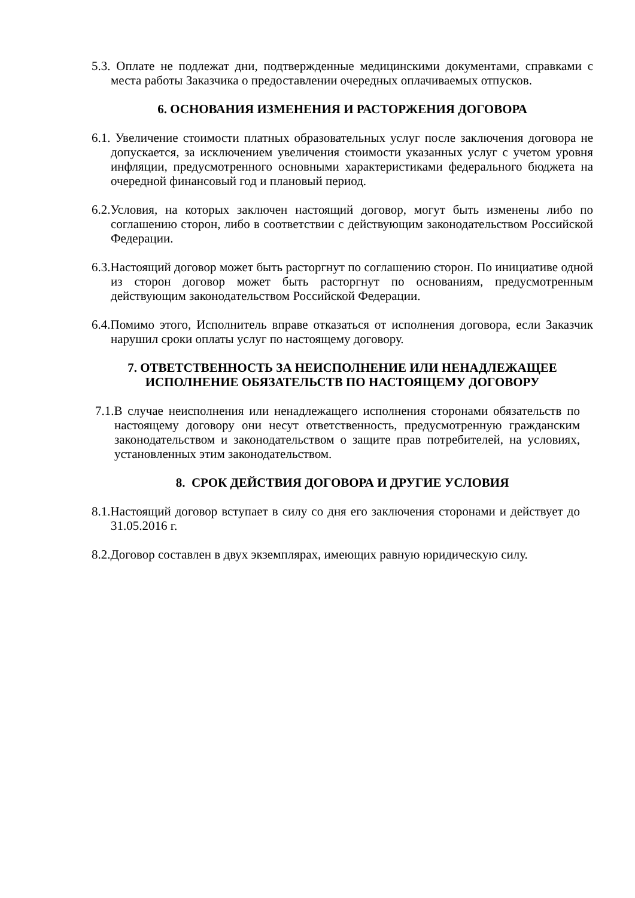5.3. Оплате не подлежат дни, подтвержденные медицинскими документами, справками с места работы Заказчика о предоставлении очередных оплачиваемых отпусков.
6. ОСНОВАНИЯ ИЗМЕНЕНИЯ И РАСТОРЖЕНИЯ ДОГОВОРА
6.1. Увеличение стоимости платных образовательных услуг после заключения договора не допускается, за исключением увеличения стоимости указанных услуг с учетом уровня инфляции, предусмотренного основными характеристиками федерального бюджета на очередной финансовый год и плановый период.
6.2.Условия, на которых заключен настоящий договор, могут быть изменены либо по соглашению сторон, либо в соответствии с действующим законодательством Российской Федерации.
6.3.Настоящий договор может быть расторгнут по соглашению сторон. По инициативе одной из сторон договор может быть расторгнут по основаниям, предусмотренным действующим законодательством Российской Федерации.
6.4.Помимо этого, Исполнитель вправе отказаться от исполнения договора, если Заказчик нарушил сроки оплаты услуг по настоящему договору.
7. ОТВЕТСТВЕННОСТЬ ЗА НЕИСПОЛНЕНИЕ ИЛИ НЕНАДЛЕЖАЩЕЕ
ИСПОЛНЕНИЕ ОБЯЗАТЕЛЬСТВ ПО НАСТОЯЩЕМУ ДОГОВОРУ
7.1.В случае неисполнения или ненадлежащего исполнения сторонами обязательств по настоящему договору они несут ответственность, предусмотренную гражданским законодательством и законодательством о защите прав потребителей, на условиях, установленных этим законодательством.
8. СРОК ДЕЙСТВИЯ ДОГОВОРА И ДРУГИЕ УСЛОВИЯ
8.1.Настоящий договор вступает в силу со дня его заключения сторонами и действует до 31.05.2016 г.
8.2.Договор составлен в двух экземплярах, имеющих равную юридическую силу.